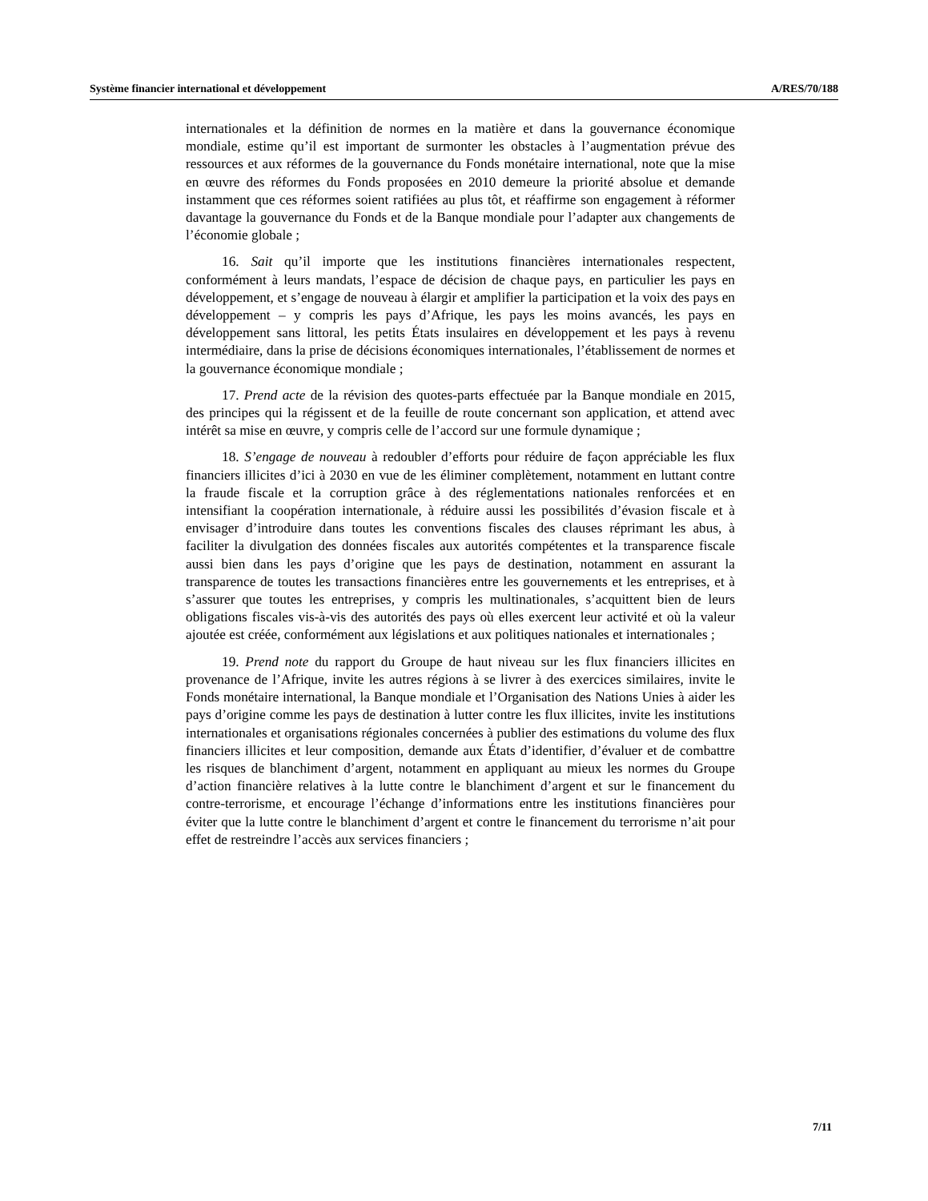Système financier international et développement A/RES/70/188
internationales et la définition de normes en la matière et dans la gouvernance économique mondiale, estime qu’il est important de surmonter les obstacles à l’augmentation prévue des ressources et aux réformes de la gouvernance du Fonds monétaire international, note que la mise en œuvre des réformes du Fonds proposées en 2010 demeure la priorité absolue et demande instamment que ces réformes soient ratifiées au plus tôt, et réaffirme son engagement à réformer davantage la gouvernance du Fonds et de la Banque mondiale pour l’adapter aux changements de l’économie globale ;
16. Sait qu’il importe que les institutions financières internationales respectent, conformément à leurs mandats, l’espace de décision de chaque pays, en particulier les pays en développement, et s’engage de nouveau à élargir et amplifier la participation et la voix des pays en développement – y compris les pays d’Afrique, les pays les moins avancés, les pays en développement sans littoral, les petits États insulaires en développement et les pays à revenu intermédiaire, dans la prise de décisions économiques internationales, l’établissement de normes et la gouvernance économique mondiale ;
17. Prend acte de la révision des quotes-parts effectuée par la Banque mondiale en 2015, des principes qui la régissent et de la feuille de route concernant son application, et attend avec intérêt sa mise en œuvre, y compris celle de l’accord sur une formule dynamique ;
18. S’engage de nouveau à redoubler d’efforts pour réduire de façon appréciable les flux financiers illicites d’ici à 2030 en vue de les éliminer complètement, notamment en luttant contre la fraude fiscale et la corruption grâce à des réglementations nationales renforcées et en intensifiant la coopération internationale, à réduire aussi les possibilités d’évasion fiscale et à envisager d’introduire dans toutes les conventions fiscales des clauses réprimant les abus, à faciliter la divulgation des données fiscales aux autorités compétentes et la transparence fiscale aussi bien dans les pays d’origine que les pays de destination, notamment en assurant la transparence de toutes les transactions financières entre les gouvernements et les entreprises, et à s’assurer que toutes les entreprises, y compris les multinationales, s’acquittent bien de leurs obligations fiscales vis-à-vis des autorités des pays où elles exercent leur activité et où la valeur ajoutée est créée, conformément aux législations et aux politiques nationales et internationales ;
19. Prend note du rapport du Groupe de haut niveau sur les flux financiers illicites en provenance de l’Afrique, invite les autres régions à se livrer à des exercices similaires, invite le Fonds monétaire international, la Banque mondiale et l’Organisation des Nations Unies à aider les pays d’origine comme les pays de destination à lutter contre les flux illicites, invite les institutions internationales et organisations régionales concernées à publier des estimations du volume des flux financiers illicites et leur composition, demande aux États d’identifier, d’évaluer et de combattre les risques de blanchiment d’argent, notamment en appliquant au mieux les normes du Groupe d’action financière relatives à la lutte contre le blanchiment d’argent et sur le financement du contre-terrorisme, et encourage l’échange d’informations entre les institutions financières pour éviter que la lutte contre le blanchiment d’argent et contre le financement du terrorisme n’ait pour effet de restreindre l’accès aux services financiers ;
7/11